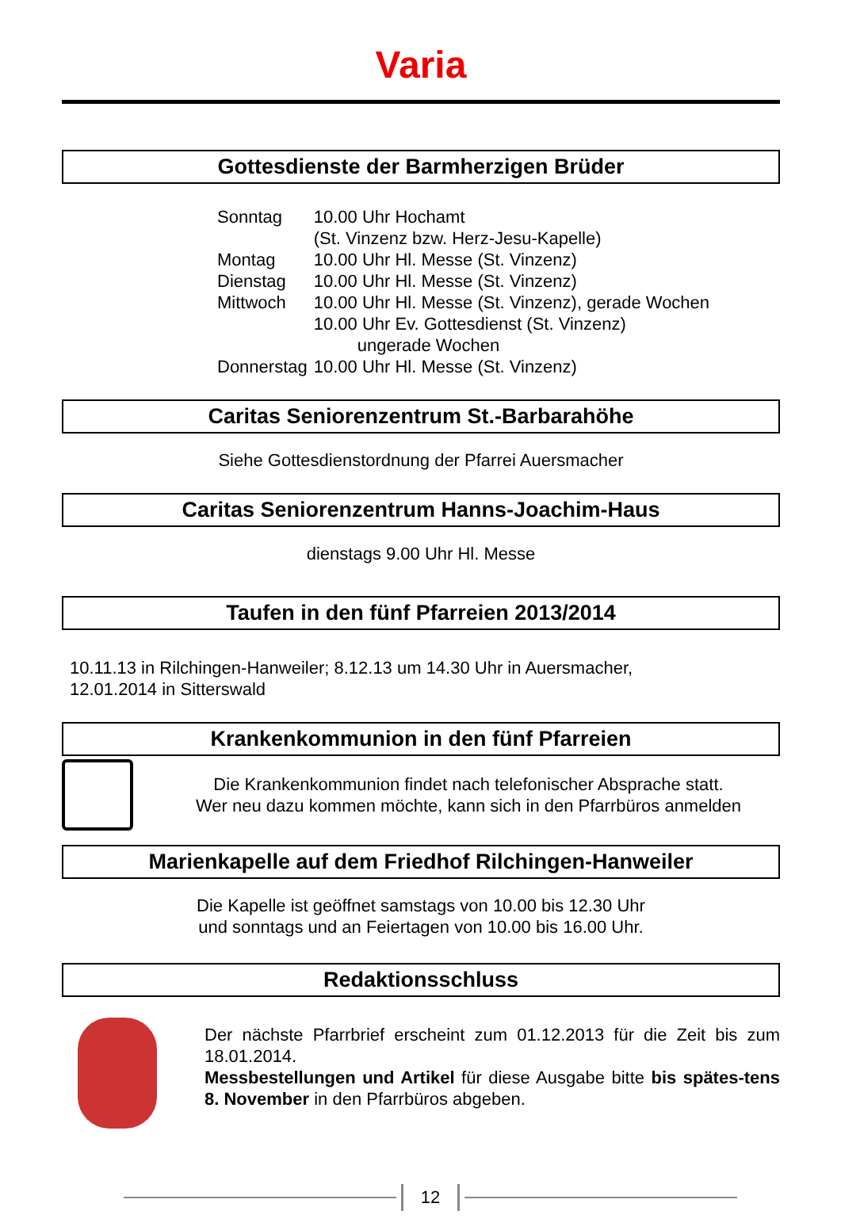Varia
Gottesdienste der Barmherzigen Brüder
| Sonntag | 10.00 Uhr Hochamt (St. Vinzenz bzw. Herz-Jesu-Kapelle) |
| Montag | 10.00 Uhr Hl. Messe (St. Vinzenz) |
| Dienstag | 10.00 Uhr Hl. Messe (St. Vinzenz) |
| Mittwoch | 10.00 Uhr Hl. Messe (St. Vinzenz), gerade Wochen 10.00 Uhr Ev. Gottesdienst (St. Vinzenz) ungerade Wochen |
| Donnerstag | 10.00 Uhr Hl. Messe (St. Vinzenz) |
Caritas Seniorenzentrum St.-Barbarahöhe
Siehe Gottesdienstordnung der Pfarrei Auersmacher
Caritas Seniorenzentrum Hanns-Joachim-Haus
dienstags 9.00 Uhr Hl. Messe
Taufen in den fünf Pfarreien 2013/2014
10.11.13 in Rilchingen-Hanweiler; 8.12.13 um 14.30 Uhr in Auersmacher,
12.01.2014 in Sitterswald
Krankenkommunion in den fünf Pfarreien
Die Krankenkommunion findet nach telefonischer Absprache statt.
Wer neu dazu kommen möchte, kann sich in den Pfarrbüros anmelden
Marienkapelle auf dem Friedhof Rilchingen-Hanweiler
Die Kapelle ist geöffnet samstags von 10.00 bis 12.30 Uhr
und sonntags und an Feiertagen von 10.00 bis 16.00 Uhr.
Redaktionsschluss
Der nächste Pfarrbrief erscheint zum 01.12.2013 für die Zeit bis zum 18.01.2014.
Messbestellungen und Artikel für diese Ausgabe bitte bis spätes-tens 8. November in den Pfarrbüros abgeben.
12